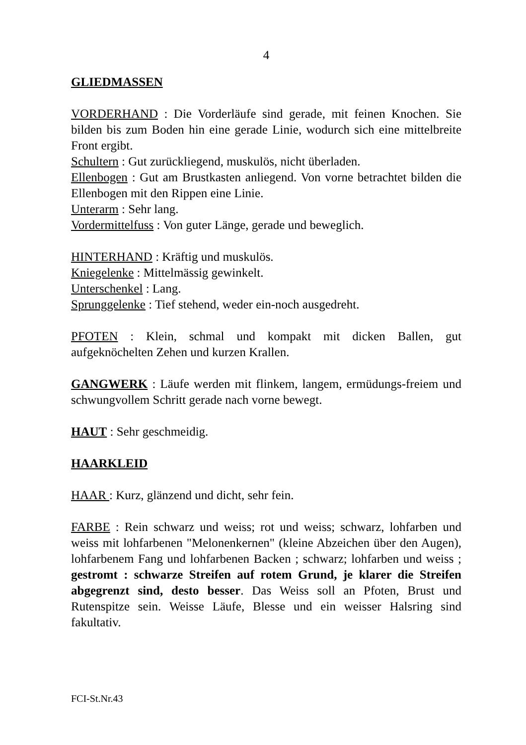4
GLIEDMASSEN
VORDERHAND : Die Vorderläufe sind gerade, mit feinen Knochen. Sie bilden bis zum Boden hin eine gerade Linie, wodurch sich eine mittelbreite Front ergibt.
Schultern : Gut zurückliegend, muskulös, nicht überladen.
Ellenbogen : Gut am Brustkasten anliegend. Von vorne betrachtet bilden die Ellenbogen mit den Rippen eine Linie.
Unterarm : Sehr lang.
Vordermittelfuss : Von guter Länge, gerade und beweglich.
HINTERHAND : Kräftig und muskulös.
Kniegelenke : Mittelmässig gewinkelt.
Unterschenkel : Lang.
Sprunggelenke : Tief stehend, weder ein-noch ausgedreht.
PFOTEN : Klein, schmal und kompakt mit dicken Ballen, gut aufgeknöchelten Zehen und kurzen Krallen.
GANGWERK : Läufe werden mit flinkem, langem, ermüdungs-freiem und schwungvollem Schritt gerade nach vorne bewegt.
HAUT : Sehr geschmeidig.
HAARKLEID
HAAR : Kurz, glänzend und dicht, sehr fein.
FARBE : Rein schwarz und weiss; rot und weiss; schwarz, lohfarben und weiss mit lohfarbenen "Melonenkernen" (kleine Abzeichen über den Augen), lohfarbenem Fang und lohfarbenen Backen ; schwarz; lohfarben und weiss ; gestromt : schwarze Streifen auf rotem Grund, je klarer die Streifen abgegrenzt sind, desto besser. Das Weiss soll an Pfoten, Brust und Rutenspitze sein. Weisse Läufe, Blesse und ein weisser Halsring sind fakultativ.
FCI-St.Nr.43